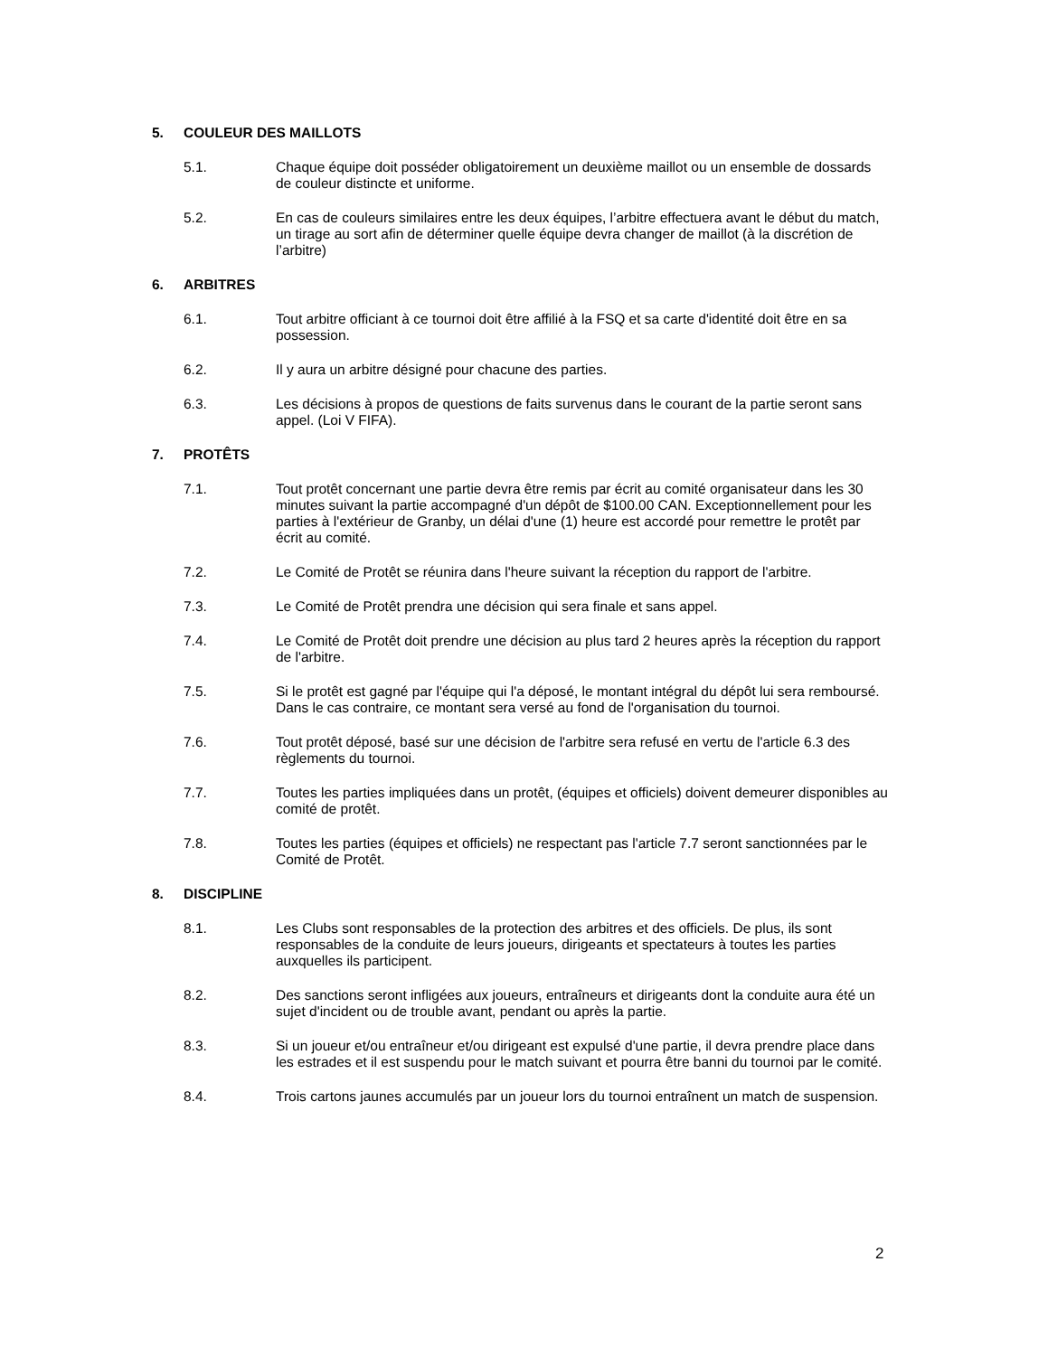5. COULEUR DES MAILLOTS
5.1. Chaque équipe doit posséder obligatoirement un deuxième maillot ou un ensemble de dossards de couleur distincte et uniforme.
5.2. En cas de couleurs similaires entre les deux équipes, l’arbitre effectuera avant le début du match, un tirage au sort afin de déterminer quelle équipe devra changer de maillot (à la discrétion de l’arbitre)
6. ARBITRES
6.1. Tout arbitre officiant à ce tournoi doit être affilié à la FSQ et sa carte d'identité doit être en sa possession.
6.2. Il y aura un arbitre désigné pour chacune des parties.
6.3. Les décisions à propos de questions de faits survenus dans le courant de la partie seront sans appel. (Loi V FIFA).
7. PROTÊTS
7.1. Tout protêt concernant une partie devra être remis par écrit au comité organisateur dans les 30 minutes suivant la partie accompagné d'un dépôt de $100.00 CAN. Exceptionnellement pour les parties à l'extérieur de Granby, un délai d'une (1) heure est accordé pour remettre le protêt par écrit au comité.
7.2. Le Comité de Protêt se réunira dans l'heure suivant la réception du rapport de l'arbitre.
7.3. Le Comité de Protêt prendra une décision qui sera finale et sans appel.
7.4. Le Comité de Protêt doit prendre une décision au plus tard 2 heures après la réception du rapport de l'arbitre.
7.5. Si le protêt est gagné par l'équipe qui l'a déposé, le montant intégral du dépôt lui sera remboursé. Dans le cas contraire, ce montant sera versé au fond de l'organisation du tournoi.
7.6. Tout protêt déposé, basé sur une décision de l'arbitre sera refusé en vertu de l'article 6.3 des règlements du tournoi.
7.7. Toutes les parties impliquées dans un protêt, (équipes et officiels) doivent demeurer disponibles au comité de protêt.
7.8. Toutes les parties (équipes et officiels) ne respectant pas l'article 7.7 seront sanctionnées par le Comité de Protêt.
8. DISCIPLINE
8.1. Les Clubs sont responsables de la protection des arbitres et des officiels. De plus, ils sont responsables de la conduite de leurs joueurs, dirigeants et spectateurs à toutes les parties auxquelles ils participent.
8.2. Des sanctions seront infligées aux joueurs, entraîneurs et dirigeants dont la conduite aura été un sujet d'incident ou de trouble avant, pendant ou après la partie.
8.3. Si un joueur et/ou entraîneur et/ou dirigeant est expulsé d'une partie, il devra prendre place dans les estrades et il est suspendu pour le match suivant et pourra être banni du tournoi par le comité.
8.4. Trois cartons jaunes accumulés par un joueur lors du tournoi entraînent un match de suspension.
2